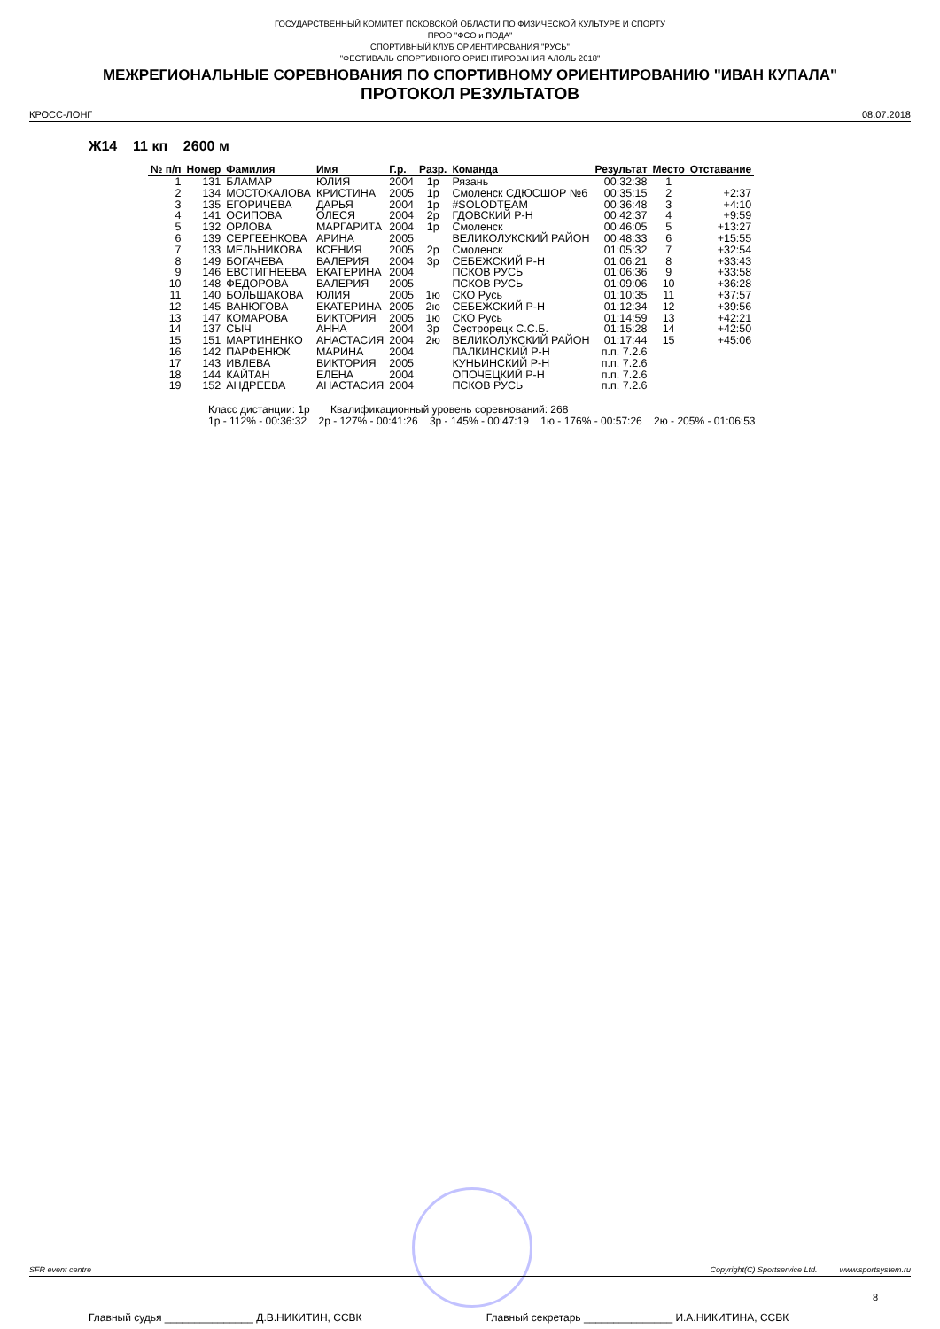ГОСУДАРСТВЕННЫЙ КОМИТЕТ ПСКОВСКОЙ ОБЛАСТИ ПО ФИЗИЧЕСКОЙ КУЛЬТУРЕ И СПОРТУ
ПРОО "ФСО и ПОДА"
СПОРТИВНЫЙ КЛУБ ОРИЕНТИРОВАНИЯ "РУСЬ"
"ФЕСТИВАЛЬ СПОРТИВНОГО ОРИЕНТИРОВАНИЯ АЛОЛЬ 2018"
МЕЖРЕГИОНАЛЬНЫЕ СОРЕВНОВАНИЯ ПО СПОРТИВНОМУ ОРИЕНТИРОВАНИЮ "ИВАН КУПАЛА"
ПРОТОКОЛ РЕЗУЛЬТАТОВ
КРОСС-ЛОНГ 08.07.2018
Ж14 11 кп 2600 м
| № п/п | Номер | Фамилия | Имя | Г.р. | Разр. | Команда | Результат | Место | Отставание |
| --- | --- | --- | --- | --- | --- | --- | --- | --- | --- |
| 1 | 131 | БЛАМАР | ЮЛИЯ | 2004 | 1р | Рязань | 00:32:38 | 1 | |
| 2 | 134 | МОСТОКАЛОВА | КРИСТИНА | 2005 | 1р | Смоленск СДЮСШОР №6 | 00:35:15 | 2 | +2:37 |
| 3 | 135 | ЕГОРИЧЕВА | ДАРЬЯ | 2004 | 1р | #SOLODTEAM | 00:36:48 | 3 | +4:10 |
| 4 | 141 | ОСИПОВА | ОЛЕСЯ | 2004 | 2р | ГДОВСКИЙ Р-Н | 00:42:37 | 4 | +9:59 |
| 5 | 132 | ОРЛОВА | МАРГАРИТА | 2004 | 1р | Смоленск | 00:46:05 | 5 | +13:27 |
| 6 | 139 | СЕРГЕЕНКОВА | АРИНА | 2005 | | ВЕЛИКОЛУКСКИЙ РАЙОН | 00:48:33 | 6 | +15:55 |
| 7 | 133 | МЕЛЬНИКОВА | КСЕНИЯ | 2005 | 2р | Смоленск | 01:05:32 | 7 | +32:54 |
| 8 | 149 | БОГАЧЕВА | ВАЛЕРИЯ | 2004 | 3р | СЕБЕЖСКИЙ Р-Н | 01:06:21 | 8 | +33:43 |
| 9 | 146 | ЕВСТИГНЕЕВА | ЕКАТЕРИНА | 2004 | | ПСКОВ РУСЬ | 01:06:36 | 9 | +33:58 |
| 10 | 148 | ФЕДОРОВА | ВАЛЕРИЯ | 2005 | | ПСКОВ РУСЬ | 01:09:06 | 10 | +36:28 |
| 11 | 140 | БОЛЬШАКОВА | ЮЛИЯ | 2005 | 1ю | СКО Русь | 01:10:35 | 11 | +37:57 |
| 12 | 145 | ВАНЮГОВА | ЕКАТЕРИНА | 2005 | 2ю | СЕБЕЖСКИЙ Р-Н | 01:12:34 | 12 | +39:56 |
| 13 | 147 | КОМАРОВА | ВИКТОРИЯ | 2005 | 1ю | СКО Русь | 01:14:59 | 13 | +42:21 |
| 14 | 137 | СЫЧ | АННА | 2004 | 3р | Сестрорецк С.С.Б. | 01:15:28 | 14 | +42:50 |
| 15 | 151 | МАРТИНЕНКО | АНАСТАСИЯ | 2004 | 2ю | ВЕЛИКОЛУКСКИЙ РАЙОН | 01:17:44 | 15 | +45:06 |
| 16 | 142 | ПАРФЕНЮК | МАРИНА | 2004 | | ПАЛКИНСКИЙ Р-Н | п.п. 7.2.6 | | |
| 17 | 143 | ИВЛЕВА | ВИКТОРИЯ | 2005 | | КУНЬИНСКИЙ Р-Н | п.п. 7.2.6 | | |
| 18 | 144 | КАЙТАН | ЕЛЕНА | 2004 | | ОПОЧЕЦКИЙ Р-Н | п.п. 7.2.6 | | |
| 19 | 152 | АНДРЕЕВА | АНАСТАСИЯ | 2004 | | ПСКОВ РУСЬ | п.п. 7.2.6 | | |
Класс дистанции: 1р Квалификационный уровень соревнований: 268
1р - 112% - 00:36:32 2р - 127% - 00:41:26 3р - 145% - 00:47:19 1ю - 176% - 00:57:26 2ю - 205% - 01:06:53
SFR event centre Copyright(C) Sportservice Ltd. www.sportsystem.ru
8
Главный судья _______________ Д.В.НИКИТИН, ССВК Главный секретарь _______________ И.А.НИКИТИНА, ССВК